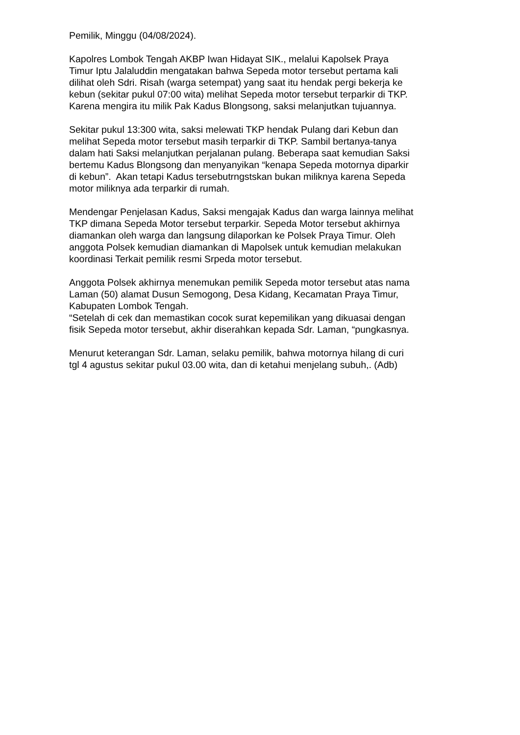Pemilik, Minggu (04/08/2024).
Kapolres Lombok Tengah AKBP Iwan Hidayat SIK., melalui Kapolsek Praya
Timur Iptu Jalaluddin mengatakan bahwa Sepeda motor tersebut pertama kali
dilihat oleh Sdri. Risah (warga setempat) yang saat itu hendak pergi bekerja ke
kebun (sekitar pukul 07:00 wita) melihat Sepeda motor tersebut terparkir di TKP.
Karena mengira itu milik Pak Kadus Blongsong, saksi melanjutkan tujuannya.
Sekitar pukul 13:300 wita, saksi melewati TKP hendak Pulang dari Kebun dan
melihat Sepeda motor tersebut masih terparkir di TKP. Sambil bertanya-tanya
dalam hati Saksi melanjutkan perjalanan pulang. Beberapa saat kemudian Saksi
bertemu Kadus Blongsong dan menyanyikan “kenapa Sepeda motornya diparkir
di kebun”. Akan tetapi Kadus tersebutrngstskan bukan miliknya karena Sepeda
motor miliknya ada terparkir di rumah.
Mendengar Penjelasan Kadus, Saksi mengajak Kadus dan warga lainnya melihat
TKP dimana Sepeda Motor tersebut terparkir. Sepeda Motor tersebut akhirnya
diamankan oleh warga dan langsung dilaporkan ke Polsek Praya Timur. Oleh
anggota Polsek kemudian diamankan di Mapolsek untuk kemudian melakukan
koordinasi Terkait pemilik resmi Srpeda motor tersebut.
Anggota Polsek akhirnya menemukan pemilik Sepeda motor tersebut atas nama
Laman (50) alamat Dusun Semogong, Desa Kidang, Kecamatan Praya Timur,
Kabupaten Lombok Tengah.
“Setelah di cek dan memastikan cocok surat kepemilikan yang dikuasai dengan
fisik Sepeda motor tersebut, akhir diserahkan kepada Sdr. Laman, “pungkasnya.
Menurut keterangan Sdr. Laman, selaku pemilik, bahwa motornya hilang di curi
tgl 4 agustus sekitar pukul 03.00 wita, dan di ketahui menjelang subuh,. (Adb)